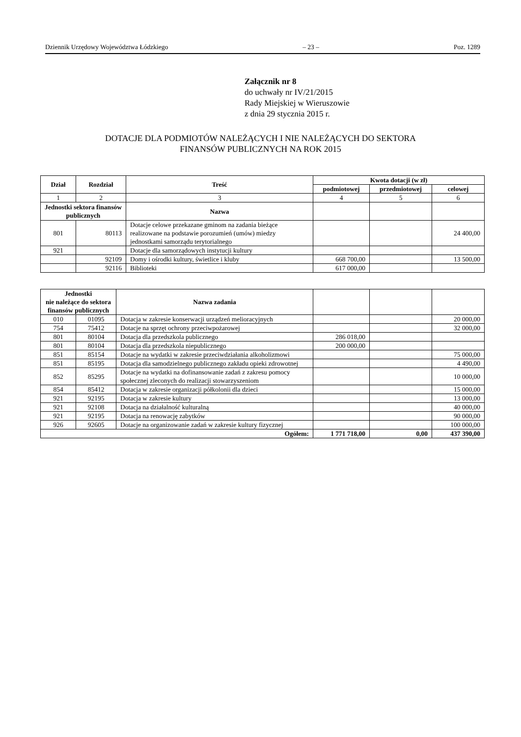Dziennik Urzędowy Województwa Łódzkiego – 23 – Poz. 1289
Załącznik nr 8
do uchwały nr IV/21/2015
Rady Miejskiej w Wieruszowie
z dnia 29 stycznia 2015 r.
DOTACJE DLA PODMIOTÓW NALEŻĄCYCH I NIE NALEŻĄCYCH DO SEKTORA
FINANSÓW PUBLICZNYCH NA ROK 2015
| Dział | Rozdział | Treść | Kwota dotacji (w zł) | | |
| --- | --- | --- | --- | --- | --- |
| | | | podmiotowej | przedmiotowej | celowej |
| 1 | 2 | 3 | 4 | 5 | 6 |
| Jednostki sektora finansów publicznych | | Nazwa | | | |
| 801 | 80113 | Dotacje celowe przekazane gminom na zadania bieżące realizowane na podstawie porozumień (umów) miedzy jednostkami samorządu terytorialnego | | | 24 400,00 |
| 921 | | Dotacje dla samorządowych instytucji kultury | | | |
| | 92109 | Domy i ośrodki kultury, świetlice i kluby | 668 700,00 | | 13 500,00 |
| | 92116 | Biblioteki | 617 000,00 | | |
| Jednostki nie należące do sektora finansów publicznych | | Nazwa zadania | | | |
| 010 | 01095 | Dotacja w zakresie konserwacji urządzeń melioracyjnych | | | 20 000,00 |
| 754 | 75412 | Dotacje na sprzęt ochrony przeciwpożarowej | | | 32 000,00 |
| 801 | 80104 | Dotacja dla przedszkola publicznego | 286 018,00 | | |
| 801 | 80104 | Dotacja dla przedszkola niepublicznego | 200 000,00 | | |
| 851 | 85154 | Dotacje na wydatki w zakresie przeciwdziałania alkoholizmowi | | | 75 000,00 |
| 851 | 85195 | Dotacja dla samodzielnego publicznego zakładu opieki zdrowotnej | | | 4 490,00 |
| 852 | 85295 | Dotacje na wydatki na dofinansowanie zadań z zakresu pomocy społecznej zleconych do realizacji stowarzyszeniom | | | 10 000,00 |
| 854 | 85412 | Dotacja w zakresie organizacji półkolonii dla dzieci | | | 15 000,00 |
| 921 | 92195 | Dotacja w zakresie kultury | | | 13 000,00 |
| 921 | 92108 | Dotacja na działalność kulturalną | | | 40 000,00 |
| 921 | 92195 | Dotacja na renowację zabytków | | | 90 000,00 |
| 926 | 92605 | Dotacje na organizowanie zadań w zakresie kultury fizycznej | | | 100 000,00 |
| Ogółem: | | | 1 771 718,00 | 0,00 | 437 390,00 |